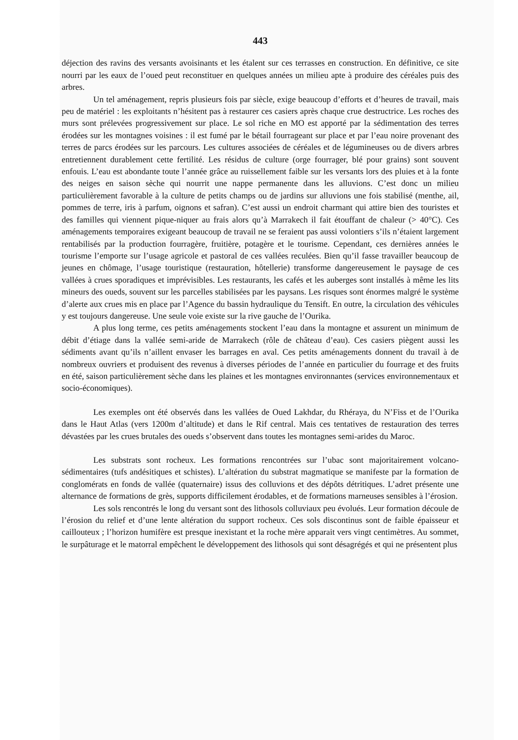443
déjection des ravins des versants avoisinants et les étalent sur ces terrasses en construction. En définitive, ce site nourri par les eaux de l’oued peut reconstituer en quelques années un milieu apte à produire des céréales puis des arbres.
Un tel aménagement, repris plusieurs fois par siècle, exige beaucoup d’efforts et d’heures de travail, mais peu de matériel : les exploitants n’hésitent pas à restaurer ces casiers après chaque crue destructrice. Les roches des murs sont prélevées progressivement sur place. Le sol riche en MO est apporté par la sédimentation des terres érodées sur les montagnes voisines : il est fumé par le bétail fourrageant sur place et par l’eau noire provenant des terres de parcs érodées sur les parcours. Les cultures associées de céréales et de légumineuses ou de divers arbres entretiennent durablement cette fertilité. Les résidus de culture (orge fourrager, blé pour grains) sont souvent enfouis. L’eau est abondante toute l’année grâce au ruissellement faible sur les versants lors des pluies et à la fonte des neiges en saison sèche qui nourrit une nappe permanente dans les alluvions. C’est donc un milieu particulièrement favorable à la culture de petits champs ou de jardins sur alluvions une fois stabilisé (menthe, ail, pommes de terre, iris à parfum, oignons et safran). C’est aussi un endroit charmant qui attire bien des touristes et des familles qui viennent pique-niquer au frais alors qu’à Marrakech il fait étouffant de chaleur (> 40°C). Ces aménagements temporaires exigeant beaucoup de travail ne se feraient pas aussi volontiers s’ils n’étaient largement rentabilisés par la production fourragère, fruitière, potagère et le tourisme. Cependant, ces dernières années le tourisme l’emporte sur l’usage agricole et pastoral de ces vallées reculées. Bien qu’il fasse travailler beaucoup de jeunes en chômage, l’usage touristique (restauration, hôtellerie) transforme dangereusement le paysage de ces vallées à crues sporadiques et imprévisibles. Les restaurants, les cafés et les auberges sont installés à même les lits mineurs des oueds, souvent sur les parcelles stabilisées par les paysans. Les risques sont énormes malgré le système d’alerte aux crues mis en place par l’Agence du bassin hydraulique du Tensift. En outre, la circulation des véhicules y est toujours dangereuse. Une seule voie existe sur la rive gauche de l’Ourika.
A plus long terme, ces petits aménagements stockent l’eau dans la montagne et assurent un minimum de débit d’étiage dans la vallée semi-aride de Marrakech (rôle de château d’eau). Ces casiers piègent aussi les sédiments avant qu’ils n’aillent envaser les barrages en aval. Ces petits aménagements donnent du travail à de nombreux ouvriers et produisent des revenus à diverses périodes de l’année en particulier du fourrage et des fruits en été, saison particulièrement sèche dans les plaines et les montagnes environnantes (services environnementaux et socio-économiques).
Les exemples ont été observés dans les vallées de Oued Lakhdar, du Rhéraya, du N’Fiss et de l’Ourika dans le Haut Atlas (vers 1200m d’altitude) et dans le Rif central. Mais ces tentatives de restauration des terres dévastées par les crues brutales des oueds s’observent dans toutes les montagnes semi-arides du Maroc.
Les substrats sont rocheux. Les formations rencontrées sur l’ubac sont majoritairement volcano-sédimentaires (tufs andésitiques et schistes). L’altération du substrat magmatique se manifeste par la formation de conglomérats en fonds de vallée (quaternaire) issus des colluvions et des dépôts détritiques. L’adret présente une alternance de formations de grès, supports difficilement érodables, et de formations marneuses sensibles à l’érosion.
Les sols rencontrés le long du versant sont des lithosols colluviaux peu évolués. Leur formation découle de l’érosion du relief et d’une lente altération du support rocheux. Ces sols discontinus sont de faible épaisseur et caillouteux ; l’horizon humifère est presque inexistant et la roche mère apparait vers vingt centimètres. Au sommet, le surpâturage et le matorral empêchent le développement des lithosols qui sont désagrégés et qui ne présentent plus